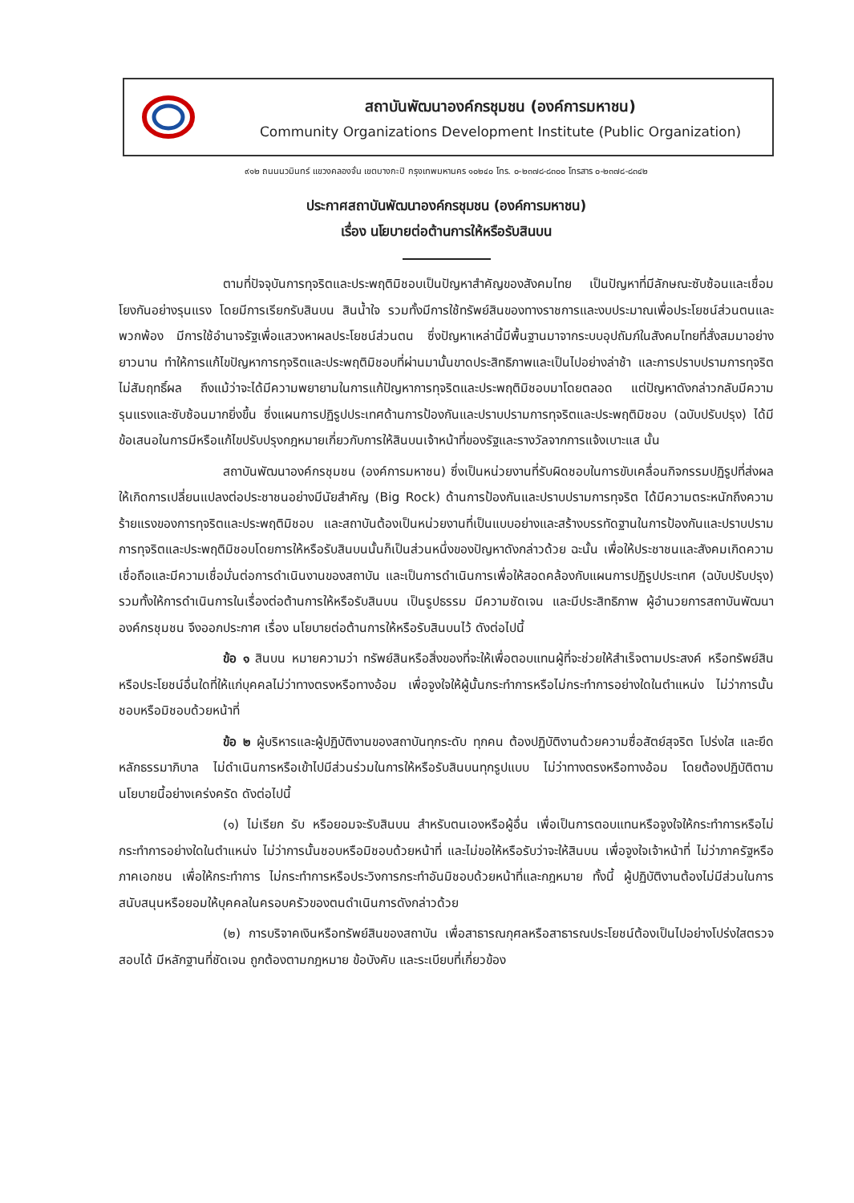สถาบันพัฒนาองค์กรชุมชน (องค์การมหาชน)
Community Organizations Development Institute (Public Organization)
๙๑๒ ถนนนวมินทร์ แขวงคลองจั่น เขตบางกะปิ กรุงเทพมหานคร ๑๐๒๔๐ โทร. ๐-๒๓๗๘-๘๓๐๐ โทรสาร ๐-๒๓๗๘-๘๓๔๒
ประกาศสถาบันพัฒนาองค์กรชุมชน (องค์การมหาชน)
เรื่อง นโยบายต่อต้านการให้หรือรับสินบน
ตามที่ปัจจุบันการทุจริตและประพฤติมิชอบเป็นปัญหาสำคัญของสังคมไทย เป็นปัญหาที่มีลักษณะซับซ้อนและเชื่อมโยงกันอย่างรุนแรง โดยมีการเรียกรับสินบน สินน้ำใจ รวมทั้งมีการใช้ทรัพย์สินของทางราชการและงบประมาณเพื่อประโยชน์ส่วนตนและพวกพ้อง มีการใช้อำนาจรัฐเพื่อแสวงหาผลประโยชน์ส่วนตน ซึ่งปัญหาเหล่านี้มีพื้นฐานมาจากระบบอุปถัมภ์ในสังคมไทยที่สั่งสมมาอย่างยาวนาน ทำให้การแก้ไขปัญหาการทุจริตและประพฤติมิชอบที่ผ่านมานั้นขาดประสิทธิภาพและเป็นไปอย่างล่าช้า และการปราบปรามการทุจริตไม่สัมฤทธิ์ผล ถึงแม้ว่าจะได้มีความพยายามในการแก้ปัญหาการทุจริตและประพฤติมิชอบมาโดยตลอด แต่ปัญหาดังกล่าวกลับมีความรุนแรงและซับซ้อนมากยิ่งขึ้น ซึ่งแผนการปฏิรูปประเทศด้านการป้องกันและปราบปรามการทุจริตและประพฤติมิชอบ (ฉบับปรับปรุง) ได้มีข้อเสนอในการมีหรือแก้ไขปรับปรุงกฎหมายเกี่ยวกับการให้สินบนเจ้าหน้าที่ของรัฐและรางวัลจากการแจ้งเบาะแส นั้น
สถาบันพัฒนาองค์กรชุมชน (องค์การมหาชน) ซึ่งเป็นหน่วยงานที่รับผิดชอบในการขับเคลื่อนกิจกรรมปฏิรูปที่ส่งผลให้เกิดการเปลี่ยนแปลงต่อประชาชนอย่างมีนัยสำคัญ (Big Rock) ด้านการป้องกันและปราบปรามการทุจริต ได้มีความตระหนักถึงความร้ายแรงของการทุจริตและประพฤติมิชอบ และสถาบันต้องเป็นหน่วยงานที่เป็นแบบอย่างและสร้างบรรทัดฐานในการป้องกันและปราบปรามการทุจริตและประพฤติมิชอบโดยการให้หรือรับสินบนนั้นก็เป็นส่วนหนึ่งของปัญหาดังกล่าวด้วย ฉะนั้น เพื่อให้ประชาชนและสังคมเกิดความเชื่อถือและมีความเชื่อมั่นต่อการดำเนินงานของสถาบัน และเป็นการดำเนินการเพื่อให้สอดคล้องกับแผนการปฏิรูปประเทศ (ฉบับปรับปรุง) รวมทั้งให้การดำเนินการในเรื่องต่อต้านการให้หรือรับสินบน เป็นรูปธรรม มีความชัดเจน และมีประสิทธิภาพ ผู้อำนวยการสถาบันพัฒนาองค์กรชุมชน จึงออกประกาศ เรื่อง นโยบายต่อต้านการให้หรือรับสินบนไว้ ดังต่อไปนี้
ข้อ ๑ สินบน หมายความว่า ทรัพย์สินหรือสิ่งของที่จะให้เพื่อตอบแทนผู้ที่จะช่วยให้สำเร็จตามประสงค์ หรือทรัพย์สินหรือประโยชน์อื่นใดที่ให้แก่บุคคลไม่ว่าทางตรงหรือทางอ้อม เพื่อจูงใจให้ผู้นั้นกระทำการหรือไม่กระทำการอย่างใดในตำแหน่ง ไม่ว่าการนั้นชอบหรือมิชอบด้วยหน้าที่
ข้อ ๒ ผู้บริหารและผู้ปฏิบัติงานของสถาบันทุกระดับ ทุกคน ต้องปฏิบัติงานด้วยความซื่อสัตย์สุจริต โปร่งใส และยึดหลักธรรมาภิบาล ไม่ดำเนินการหรือเข้าไปมีส่วนร่วมในการให้หรือรับสินบนทุกรูปแบบ ไม่ว่าทางตรงหรือทางอ้อม โดยต้องปฏิบัติตามนโยบายนี้อย่างเคร่งครัด ดังต่อไปนี้
(๑) ไม่เรียก รับ หรือยอมจะรับสินบน สำหรับตนเองหรือผู้อื่น เพื่อเป็นการตอบแทนหรือจูงใจให้กระทำการหรือไม่กระทำการอย่างใดในตำแหน่ง ไม่ว่าการนั้นชอบหรือมิชอบด้วยหน้าที่ และไม่ขอให้หรือรับว่าจะให้สินบน เพื่อจูงใจเจ้าหน้าที่ ไม่ว่าภาครัฐหรือภาคเอกชน เพื่อให้กระทำการ ไม่กระทำการหรือประวิงการกระทำอันมิชอบด้วยหน้าที่และกฎหมาย ทั้งนี้ ผู้ปฏิบัติงานต้องไม่มีส่วนในการสนับสนุนหรือยอมให้บุคคลในครอบครัวของตนดำเนินการดังกล่าวด้วย
(๒) การบริจาคเงินหรือทรัพย์สินของสถาบัน เพื่อสาธารณกุศลหรือสาธารณประโยชน์ต้องเป็นไปอย่างโปร่งใสตรวจสอบได้ มีหลักฐานที่ชัดเจน ถูกต้องตามกฎหมาย ข้อบังคับ และระเบียบที่เกี่ยวข้อง